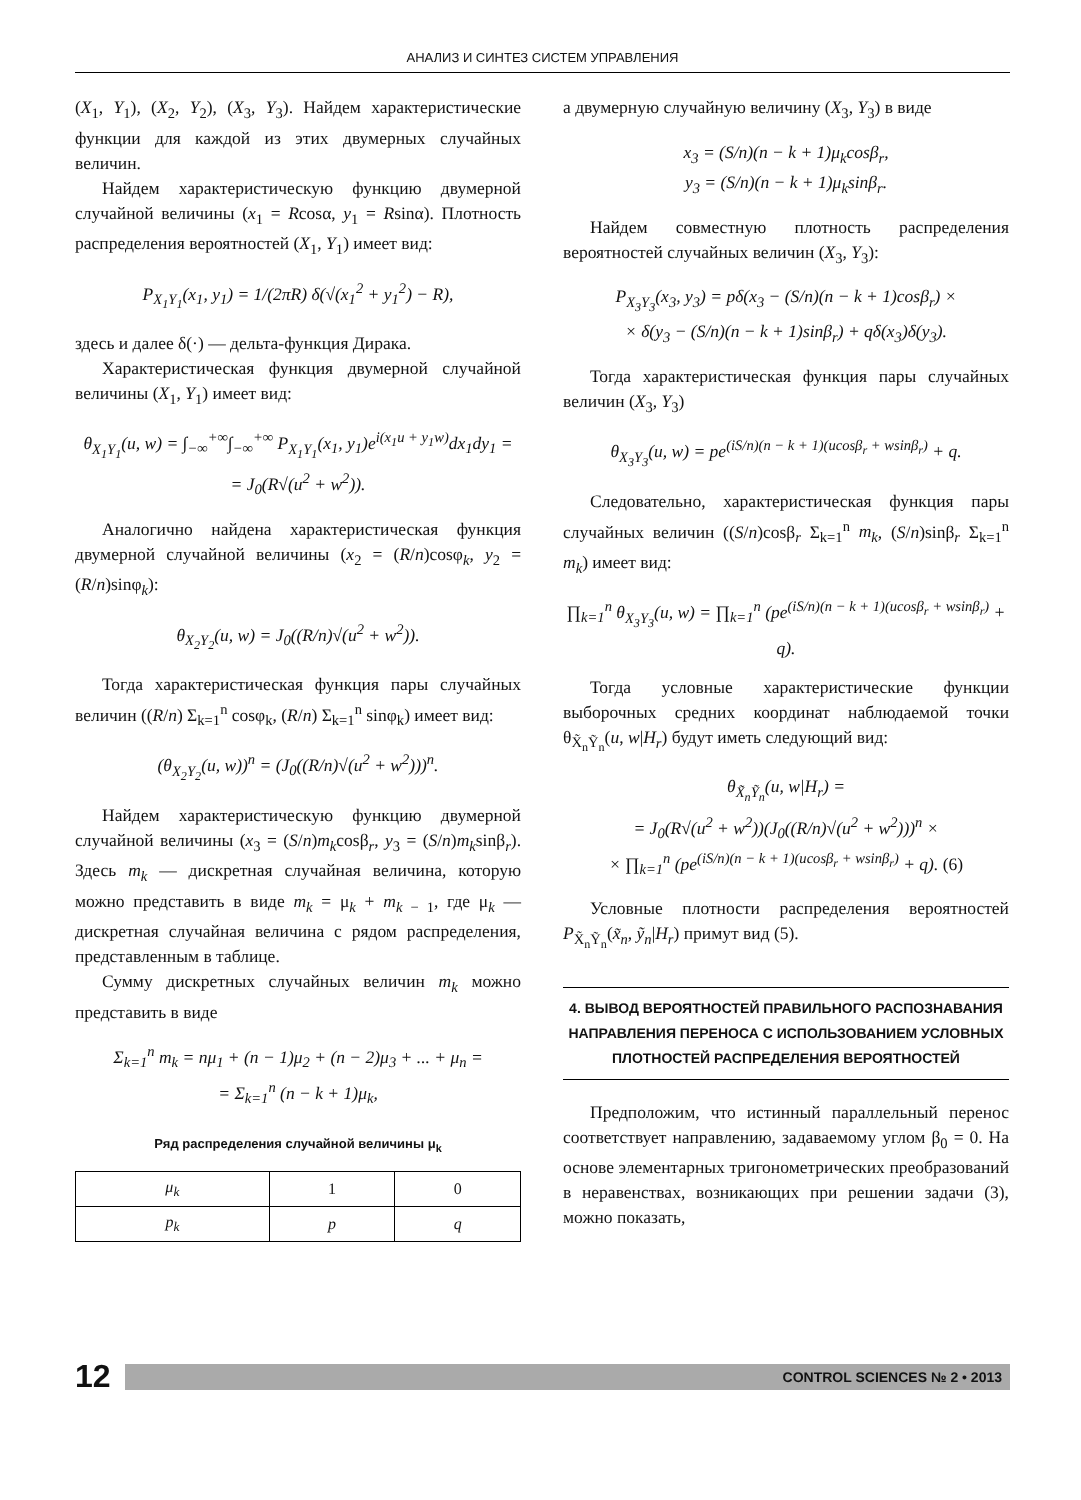АНАЛИЗ И СИНТЕЗ СИСТЕМ УПРАВЛЕНИЯ
(X<sub>1</sub>, Y<sub>1</sub>), (X<sub>2</sub>, Y<sub>2</sub>), (X<sub>3</sub>, Y<sub>3</sub>). Найдем характеристические функции для каждой из этих двумерных случайных величин.
Найдем характеристическую функцию двумерной случайной величины (x<sub>1</sub> = Rcosα, y<sub>1</sub> = Rsinα). Плотность распределения вероятностей (X<sub>1</sub>, Y<sub>1</sub>) имеет вид:
P<sub>X<sub>1</sub>Y<sub>1</sub></sub>(x<sub>1</sub>, y<sub>1</sub>) = 1/(2πR) δ(√(x<sub>1</sub><sup>2</sup> + y<sub>1</sub><sup>2</sup>) − R),
здесь и далее δ(·) — дельта-функция Дирака.
Характеристическая функция двумерной случайной величины (X<sub>1</sub>, Y<sub>1</sub>) имеет вид:
θ<sub>X<sub>1</sub>Y<sub>1</sub></sub>(u, w) = ∫<sub>−∞</sub><sup>+∞</sup>∫<sub>−∞</sub><sup>+∞</sup> P<sub>X<sub>1</sub>Y<sub>1</sub></sub>(x<sub>1</sub>, y<sub>1</sub>)e<sup>i(x<sub>1</sub>u + y<sub>1</sub>w)</sup>dx<sub>1</sub>dy<sub>1</sub> =
= J<sub>0</sub>(R√(u<sup>2</sup> + w<sup>2</sup>)).
Аналогично найдена характеристическая функция двумерной случайной величины (x<sub>2</sub> = (R/n)cosφ<sub>k</sub>, y<sub>2</sub> = (R/n)sinφ<sub>k</sub>):
θ<sub>X<sub>2</sub>Y<sub>2</sub></sub>(u, w) = J<sub>0</sub>((R/n)√(u<sup>2</sup> + w<sup>2</sup>)).
Тогда характеристическая функция пары случайных величин ((R/n) Σ<sub>k=1</sub><sup>n</sup> cosφ<sub>k</sub>, (R/n) Σ<sub>k=1</sub><sup>n</sup> sinφ<sub>k</sub>) имеет вид:
(θ<sub>X<sub>2</sub>Y<sub>2</sub></sub>(u, w))<sup>n</sup> = (J<sub>0</sub>((R/n)√(u<sup>2</sup> + w<sup>2</sup>)))<sup>n</sup>.
Найдем характеристическую функцию двумерной случайной величины (x<sub>3</sub> = (S/n)m<sub>k</sub>cosβ<sub>r</sub>, y<sub>3</sub> = (S/n)m<sub>k</sub>sinβ<sub>r</sub>). Здесь m<sub>k</sub> — дискретная случайная величина, которую можно представить в виде m<sub>k</sub> = μ<sub>k</sub> + m<sub>k − 1</sub>, где μ<sub>k</sub> — дискретная случайная величина с рядом распределения, представленным в таблице.
Сумму дискретных случайных величин m<sub>k</sub> можно представить в виде
Σ<sub>k=1</sub><sup>n</sup> m<sub>k</sub> = nμ<sub>1</sub> + (n − 1)μ<sub>2</sub> + (n − 2)μ<sub>3</sub> + ... + μ<sub>n</sub> =
= Σ<sub>k=1</sub><sup>n</sup> (n − k + 1)μ<sub>k</sub>,
Ряд распределения случайной величины μ<sub>k</sub>
| μ<sub>k</sub> | 1 | 0 |
| p<sub>k</sub> | p | q |
а двумерную случайную величину (X<sub>3</sub>, Y<sub>3</sub>) в виде
x<sub>3</sub> = (S/n)(n − k + 1)μ<sub>k</sub>cosβ<sub>r</sub>,
y<sub>3</sub> = (S/n)(n − k + 1)μ<sub>k</sub>sinβ<sub>r</sub>.
Найдем совместную плотность распределения вероятностей случайных величин (X<sub>3</sub>, Y<sub>3</sub>):
P<sub>X<sub>3</sub>Y<sub>3</sub></sub>(x<sub>3</sub>, y<sub>3</sub>) = pδ(x<sub>3</sub> − (S/n)(n − k + 1)cosβ<sub>r</sub>) ×
× δ(y<sub>3</sub> − (S/n)(n − k + 1)sinβ<sub>r</sub>) + qδ(x<sub>3</sub>)δ(y<sub>3</sub>).
Тогда характеристическая функция пары случайных величин (X<sub>3</sub>, Y<sub>3</sub>)
θ<sub>X<sub>3</sub>Y<sub>3</sub></sub>(u, w) = pe<sup>(iS/n)(n − k + 1)(ucosβ<sub>r</sub> + wsinβ<sub>r</sub>)</sup> + q.
Следовательно, характеристическая функция пары случайных величин ((S/n)cosβ<sub>r</sub> Σ<sub>k=1</sub><sup>n</sup> m<sub>k</sub>, (S/n)sinβ<sub>r</sub> Σ<sub>k=1</sub><sup>n</sup> m<sub>k</sub>) имеет вид:
∏<sub>k=1</sub><sup>n</sup> θ<sub>X<sub>3</sub>Y<sub>3</sub></sub>(u, w) = ∏<sub>k=1</sub><sup>n</sup> (pe<sup>(iS/n)(n − k + 1)(ucosβ<sub>r</sub> + wsinβ<sub>r</sub>)</sup> + q).
Тогда условные характеристические функции выборочных средних координат наблюдаемой точки θ<sub>X̃<sub>n</sub>Ỹ<sub>n</sub></sub>(u, w|H<sub>r</sub>) будут иметь следующий вид:
θ<sub>X̃<sub>n</sub>Ỹ<sub>n</sub></sub>(u, w|H<sub>r</sub>) =
= J<sub>0</sub>(R√(u<sup>2</sup> + w<sup>2</sup>))(J<sub>0</sub>((R/n)√(u<sup>2</sup> + w<sup>2</sup>)))<sup>n</sup> ×
× ∏<sub>k=1</sub><sup>n</sup> (pe<sup>(iS/n)(n − k + 1)(ucosβ<sub>r</sub> + wsinβ<sub>r</sub>)</sup> + q). (6)
Условные плотности распределения вероятностей P<sub>X̃<sub>n</sub>Ỹ<sub>n</sub></sub>(x̃<sub>n</sub>, ỹ<sub>n</sub>|H<sub>r</sub>) примут вид (5).
4. ВЫВОД ВЕРОЯТНОСТЕЙ ПРАВИЛЬНОГО РАСПОЗНАВАНИЯ НАПРАВЛЕНИЯ ПЕРЕНОСА С ИСПОЛЬЗОВАНИЕМ УСЛОВНЫХ ПЛОТНОСТЕЙ РАСПРЕДЕЛЕНИЯ ВЕРОЯТНОСТЕЙ
Предположим, что истинный параллельный перенос соответствует направлению, задаваемому углом β<sub>0</sub> = 0. На основе элементарных тригонометрических преобразований в неравенствах, возникающих при решении задачи (3), можно показать,
12
CONTROL SCIENCES № 2 • 2013